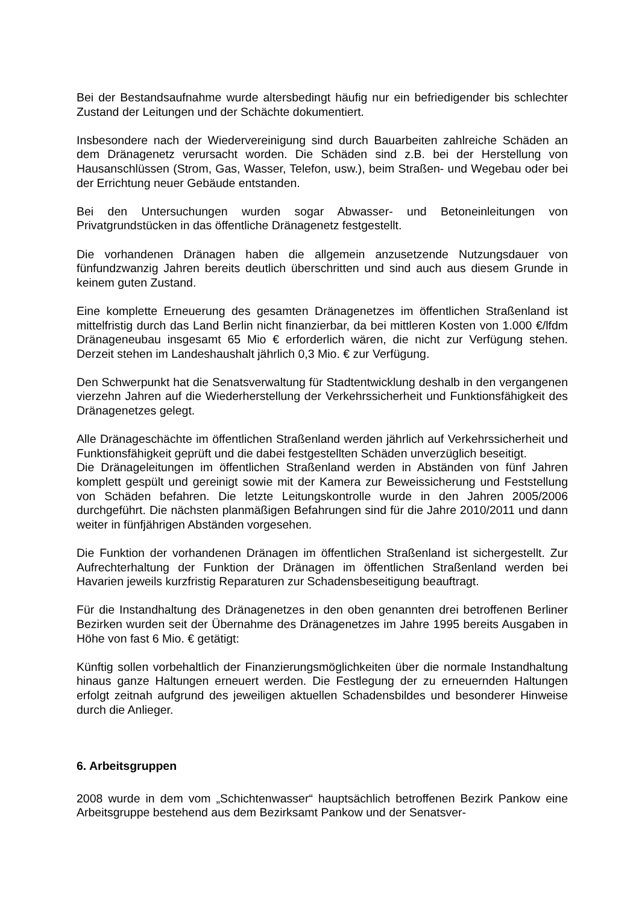Bei der Bestandsaufnahme wurde altersbedingt häufig nur ein befriedigender bis schlechter Zustand der Leitungen und der Schächte dokumentiert.
Insbesondere nach der Wiedervereinigung sind durch Bauarbeiten zahlreiche Schäden an dem Dränagenetz verursacht worden. Die Schäden sind z.B. bei der Herstellung von Hausanschlüssen (Strom, Gas, Wasser, Telefon, usw.), beim Straßen- und Wegebau oder bei der Errichtung neuer Gebäude entstanden.
Bei den Untersuchungen wurden sogar Abwasser- und Betoneinleitungen von Privatgrundstücken in das öffentliche Dränagenetz festgestellt.
Die vorhandenen Dränagen haben die allgemein anzusetzende Nutzungsdauer von fünfundzwanzig Jahren bereits deutlich überschritten und sind auch aus diesem Grunde in keinem guten Zustand.
Eine komplette Erneuerung des gesamten Dränagenetzes im öffentlichen Straßenland ist mittelfristig durch das Land Berlin nicht finanzierbar, da bei mittleren Kosten von 1.000 €/lfdm Dränageneubau insgesamt 65 Mio € erforderlich wären, die nicht zur Verfügung stehen. Derzeit stehen im Landeshaushalt jährlich 0,3 Mio. € zur Verfügung.
Den Schwerpunkt hat die Senatsverwaltung für Stadtentwicklung deshalb in den vergangenen vierzehn Jahren auf die Wiederherstellung der Verkehrssicherheit und Funktionsfähigkeit des Dränagenetzes gelegt.
Alle Dränageschächte im öffentlichen Straßenland werden jährlich auf Verkehrssicherheit und Funktionsfähigkeit geprüft und die dabei festgestellten Schäden unverzüglich beseitigt.
Die Dränageleitungen im öffentlichen Straßenland werden in Abständen von fünf Jahren komplett gespült und gereinigt sowie mit der Kamera zur Beweissicherung und Feststellung von Schäden befahren. Die letzte Leitungskontrolle wurde in den Jahren 2005/2006 durchgeführt. Die nächsten planmäßigen Befahrungen sind für die Jahre 2010/2011 und dann weiter in fünfjährigen Abständen vorgesehen.
Die Funktion der vorhandenen Dränagen im öffentlichen Straßenland ist sichergestellt. Zur Aufrechterhaltung der Funktion der Dränagen im öffentlichen Straßenland werden bei Havarien jeweils kurzfristig Reparaturen zur Schadensbeseitigung beauftragt.
Für die Instandhaltung des Dränagenetzes in den oben genannten drei betroffenen Berliner Bezirken wurden seit der Übernahme des Dränagenetzes im Jahre 1995 bereits Ausgaben in Höhe von fast 6 Mio. € getätigt:
Künftig sollen vorbehaltlich der Finanzierungsmöglichkeiten über die normale Instandhaltung hinaus ganze Haltungen erneuert werden. Die Festlegung der zu erneuernden Haltungen erfolgt zeitnah aufgrund des jeweiligen aktuellen Schadensbildes und besonderer Hinweise durch die Anlieger.
6. Arbeitsgruppen
2008 wurde in dem vom „Schichtenwasser“ hauptsächlich betroffenen Bezirk Pankow eine Arbeitsgruppe bestehend aus dem Bezirksamt Pankow und der Senatsver-